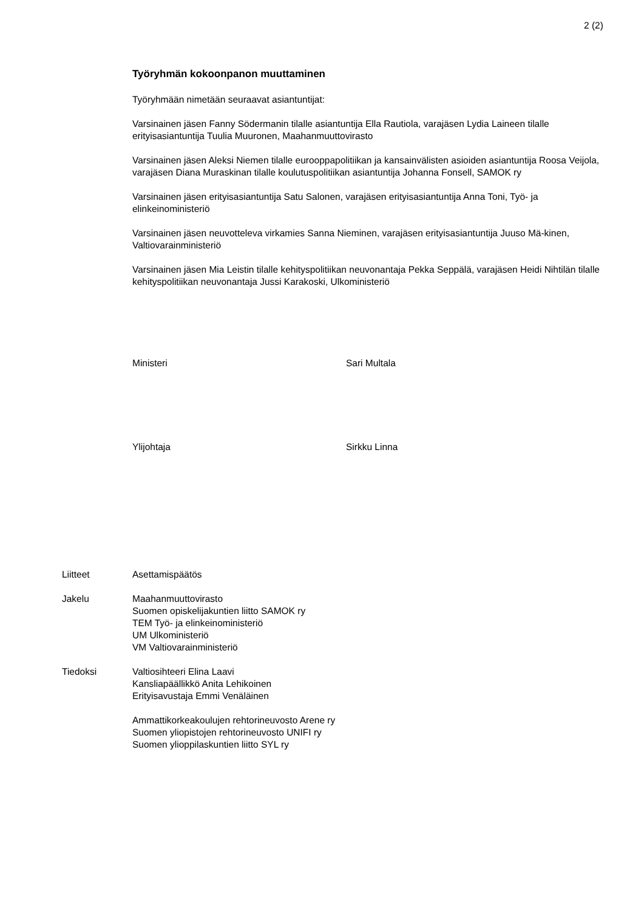2 (2)
Työryhmän kokoonpanon muuttaminen
Työryhmään nimetään seuraavat asiantuntijat:
Varsinainen jäsen Fanny Södermanin tilalle asiantuntija Ella Rautiola, varajäsen Lydia Laineen tilalle erityisasiantuntija Tuulia Muuronen, Maahanmuuttovirasto
Varsinainen jäsen Aleksi Niemen tilalle eurooppapolitiikan ja kansainvälisten asioiden asiantuntija Roosa Veijola, varajäsen Diana Muraskinan tilalle koulutuspolitiikan asiantuntija Johanna Fonsell, SAMOK ry
Varsinainen jäsen erityisasiantuntija Satu Salonen, varajäsen erityisasiantuntija Anna Toni, Työ- ja elinkeinoministeriö
Varsinainen jäsen neuvotteleva virkamies Sanna Nieminen, varajäsen erityisasiantuntija Juuso Mä-kinen, Valtiovarainministeriö
Varsinainen jäsen Mia Leistin tilalle kehityspolitiikan neuvonantaja Pekka Seppälä, varajäsen Heidi Nihtilän tilalle kehityspolitiikan neuvonantaja Jussi Karakoski, Ulkoministeriö
Ministeri Sari Multala
Ylijohtaja Sirkku Linna
Liitteet Asettamispäätös
Jakelu Maahanmuuttovirasto
Suomen opiskelijakuntien liitto SAMOK ry
TEM Työ- ja elinkeinoministeriö
UM Ulkoministeriö
VM Valtiovarainministeriö
Tiedoksi Valtiosihteeri Elina Laavi
Kansliapäällikkö Anita Lehikoinen
Erityisavustaja Emmi Venäläinen
Ammattikorkeakoulujen rehtorineuvosto Arene ry
Suomen yliopistojen rehtorineuvosto UNIFI ry
Suomen ylioppilaskuntien liitto SYL ry